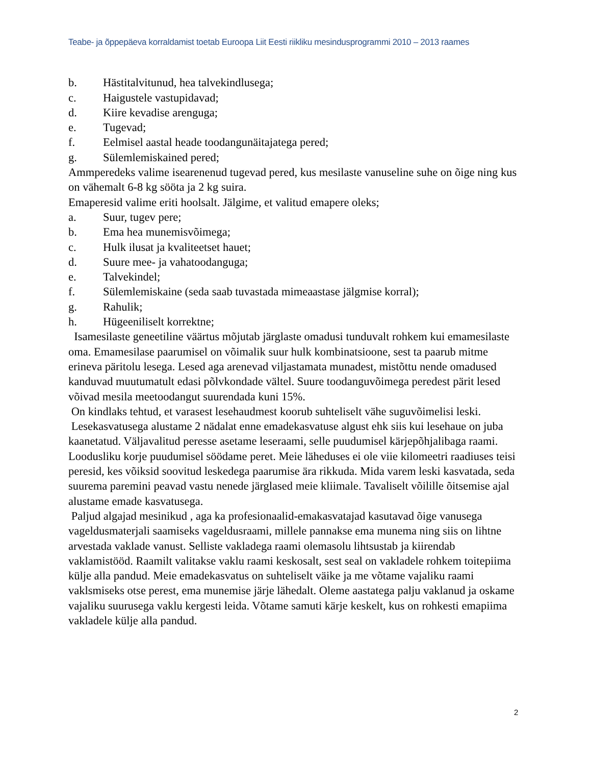Teabe- ja õppepäeva korraldamist toetab Euroopa Liit Eesti riikliku mesindusprogrammi 2010 – 2013 raames
b. Hästitalvitunud, hea talvekindlusega;
c. Haigustele vastupidavad;
d. Kiire kevadise arenguga;
e. Tugevad;
f. Eelmisel aastal heade toodangunäitajatega pered;
g. Sülemlemiskained pered;
Ammperedeks valime isearenenud tugevad pered, kus mesilaste vanuseline suhe on õige ning kus on vähemalt 6-8 kg sööta ja 2 kg suira.
Emaperesid valime eriti hoolsalt. Jälgime, et valitud emapere oleks;
a. Suur, tugev pere;
b. Ema hea munemisvõimega;
c. Hulk ilusat ja kvaliteetset hauet;
d. Suure mee- ja vahatoodanguga;
e. Talvekindel;
f. Sülemlemiskaine (seda saab tuvastada mimeaastase jälgmise korral);
g. Rahulik;
h. Hügeeniliselt korrektne;
Isamesilaste geneetiline väärtus mõjutab järglaste omadusi tunduvalt rohkem kui emamesilaste oma. Emamesilase paarumisel on võimalik suur hulk kombinatsioone, sest ta paarub mitme erineva päritolu lesega. Lesed aga arenevad viljastamata munadest, mistõttu nende omadused kanduvad muutumatult edasi põlvkondade vältel. Suure toodanguvõimega peredest pärit lesed võivad mesila meetoodangut suurendada kuni 15%.
On kindlaks tehtud, et varasest lesehaudmest koorub suhteliselt vähe suguvõimelisi leski.
Lesekasvatusega alustame 2 nädalat enne emadekasvatuse algust ehk siis kui lesehaue on juba kaanetatud. Väljavalitud peresse asetame leseraami, selle puudumisel kärjepõhjalibaga raami. Loodusliku korje puudumisel söödame peret. Meie läheduses ei ole viie kilomeetri raadiuses teisi peresid, kes võiksid soovitud leskedega paarumise ära rikkuda. Mida varem leski kasvatada, seda suurema paremini peavad vastu nenede järglased meie kliimale. Tavaliselt võilille õitsemise ajal alustame emade kasvatusega.
Paljud algajad mesinikud , aga ka profesionaalid-emakasvatajad kasutavad õige vanusega vageldusmaterjali saamiseks vageldusraami, millele pannakse ema munema ning siis on lihtne arvestada vaklade vanust. Selliste vakladega raami olemasolu lihtsustab ja kiirendab vaklamistööd. Raamilt valitakse vaklu raami keskosalt, sest seal on vakladele rohkem toitepiima külje alla pandud. Meie emadekasvatus on suhteliselt väike ja me võtame vajaliku raami vaklsmiseks otse perest, ema munemise järje lähedalt. Oleme aastatega palju vaklanud ja oskame vajaliku suurusega vaklu kergesti leida. Võtame samuti kärje keskelt, kus on rohkesti emapiima vakladele külje alla pandud.
2